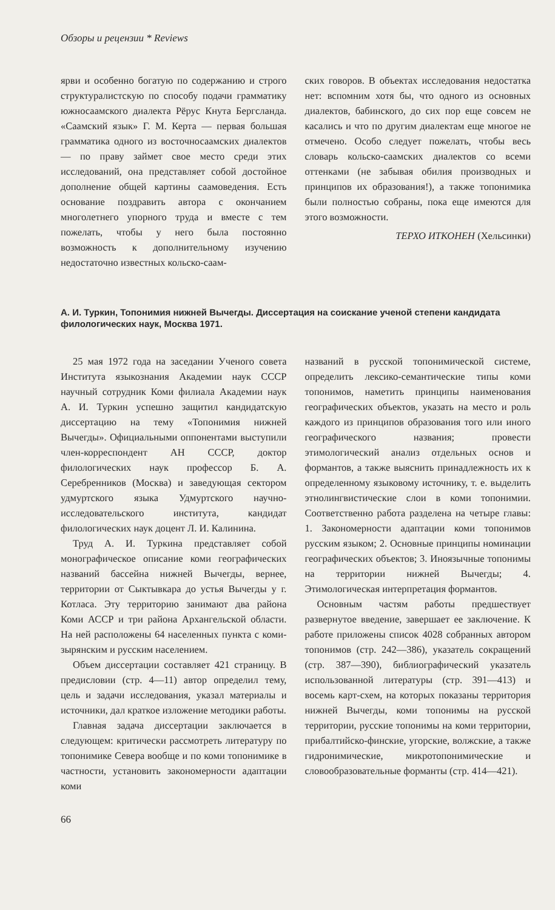Обзоры и рецензии * Reviews
ярви и особенно богатую по содержанию и строго структуралистскую по способу подачи грамматику южносаамского диалекта Рёрус Кнута Бергсланда. «Саамский язык» Г. М. Керта — первая большая грамматика одного из восточносаамских диалектов — по праву займет свое место среди этих исследований, она представляет собой достойное дополнение общей картины саамоведения. Есть основание поздравить автора с окончанием многолетнего упорного труда и вместе с тем пожелать, чтобы у него была постоянно возможность к дополнительному изучению недостаточно известных кольско-саам-
ских говоров. В объектах исследования недостатка нет: вспомним хотя бы, что одного из основных диалектов, бабинского, до сих пор еще совсем не касались и что по другим диалектам еще многое не отмечено. Особо следует пожелать, чтобы весь словарь кольско-саамских диалектов со всеми оттенками (не забывая обилия производных и принципов их образования!), а также топонимика были полностью собраны, пока еще имеются для этого возможности.
ТЕРХО ИТКОНЕН (Хельсинки)
А. И. Туркин, Топонимия нижней Вычегды. Диссертация на соискание ученой степени кандидата филологических наук, Москва 1971.
25 мая 1972 года на заседании Ученого совета Института языкознания Академии наук СССР научный сотрудник Коми филиала Академии наук А. И. Туркин успешно защитил кандидатскую диссертацию на тему «Топонимия нижней Вычегды». Официальными оппонентами выступили член-корреспондент АН СССР, доктор филологических наук профессор Б. А. Серебренников (Москва) и заведующая сектором удмуртского языка Удмуртского научно-исследовательского института, кандидат филологических наук доцент Л. И. Калинина.
Труд А. И. Туркина представляет собой монографическое описание коми географических названий бассейна нижней Вычегды, вернее, территории от Сыктывкара до устья Вычегды у г. Котласа. Эту территорию занимают два района Коми АССР и три района Архангельской области. На ней расположены 64 населенных пункта с коми-зырянским и русским населением.
Объем диссертации составляет 421 страницу. В предисловии (стр. 4—11) автор определил тему, цель и задачи исследования, указал материалы и источники, дал краткое изложение методики работы.
Главная задача диссертации заключается в следующем: критически рассмотреть литературу по топонимике Севера вообще и по коми топонимике в частности, установить закономерности адаптации коми
названий в русской топонимической системе, определить лексико-семантические типы коми топонимов, наметить принципы наименования географических объектов, указать на место и роль каждого из принципов образования того или иного географического названия; провести этимологический анализ отдельных основ и формантов, а также выяснить принадлежность их к определенному языковому источнику, т. е. выделить этнолингвистические слои в коми топонимии. Соответственно работа разделена на четыре главы: 1. Закономерности адаптации коми топонимов русским языком; 2. Основные принципы номинации географических объектов; 3. Иноязычные топонимы на территории нижней Вычегды; 4. Этимологическая интерпретация формантов.
Основным частям работы предшествует развернутое введение, завершает ее заключение. К работе приложены список 4028 собранных автором топонимов (стр. 242—386), указатель сокращений (стр. 387—390), библиографический указатель использованной литературы (стр. 391—413) и восемь карт-схем, на которых показаны территория нижней Вычегды, коми топонимы на русской территории, русские топонимы на коми территории, прибалтийско-финские, угорские, волжские, а также гидронимические, микротопонимические и словообразовательные форманты (стр. 414—421).
66